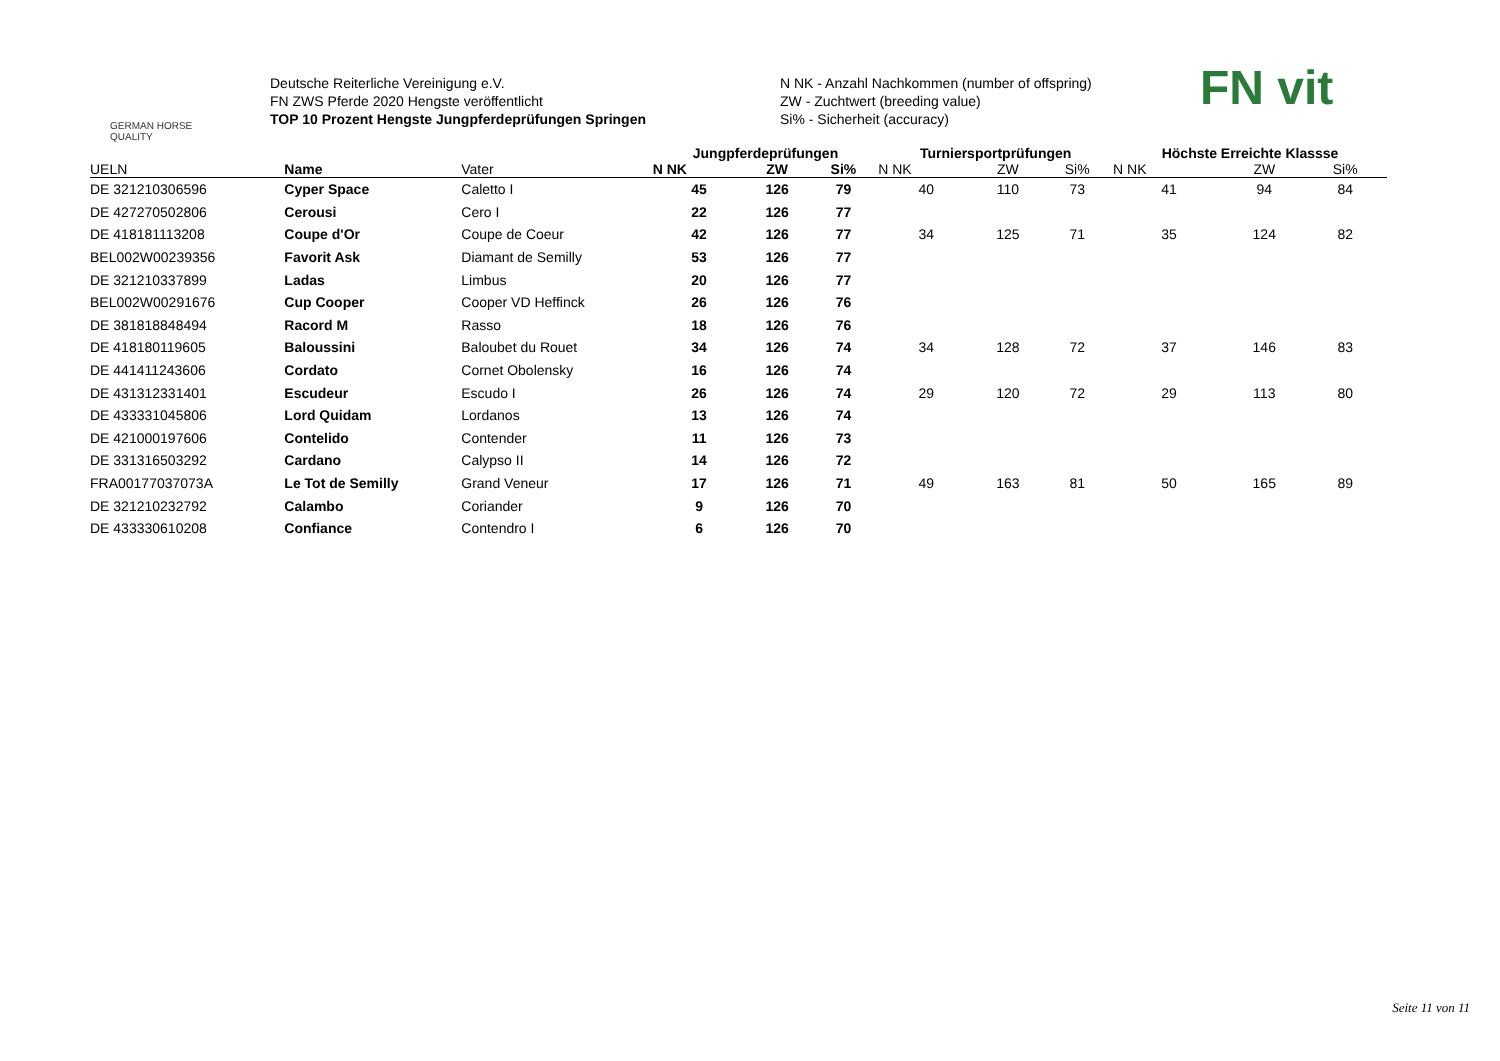GERMAN HORSE
QUALITY
Deutsche Reiterliche Vereinigung e.V.
FN ZWS Pferde 2020 Hengste veröffentlicht
TOP 10 Prozent Hengste Jungpferdeprüfungen Springen
N NK - Anzahl Nachkommen (number of offspring)
ZW - Zuchtwert (breeding value)
Si% - Sicherheit (accuracy)
FN vit
| | | | Jungpferdeprüfungen | | | Turniersportprüfungen | | | Höchste Erreichte Klassse | | |
| --- | --- | --- | --- | --- | --- | --- | --- | --- | --- | --- | --- |
| UELN | Name | Vater | N NK | ZW | Si% | N NK | ZW | Si% | N NK | ZW | Si% |
| DE 321210306596 | Cyper Space | Caletto I | 45 | 126 | 79 | 40 | 110 | 73 | 41 | 94 | 84 |
| DE 427270502806 | Cerousi | Cero I | 22 | 126 | 77 | | | | | | |
| DE 418181113208 | Coupe d'Or | Coupe de Coeur | 42 | 126 | 77 | 34 | 125 | 71 | 35 | 124 | 82 |
| BEL002W00239356 | Favorit Ask | Diamant de Semilly | 53 | 126 | 77 | | | | | | |
| DE 321210337899 | Ladas | Limbus | 20 | 126 | 77 | | | | | | |
| BEL002W00291676 | Cup Cooper | Cooper VD Heffinck | 26 | 126 | 76 | | | | | | |
| DE 381818848494 | Racord M | Rasso | 18 | 126 | 76 | | | | | | |
| DE 418180119605 | Baloussini | Baloubet du Rouet | 34 | 126 | 74 | 34 | 128 | 72 | 37 | 146 | 83 |
| DE 441411243606 | Cordato | Cornet Obolensky | 16 | 126 | 74 | | | | | | |
| DE 431312331401 | Escudeur | Escudo I | 26 | 126 | 74 | 29 | 120 | 72 | 29 | 113 | 80 |
| DE 433331045806 | Lord Quidam | Lordanos | 13 | 126 | 74 | | | | | | |
| DE 421000197606 | Contelido | Contender | 11 | 126 | 73 | | | | | | |
| DE 331316503292 | Cardano | Calypso II | 14 | 126 | 72 | | | | | | |
| FRA00177037073A | Le Tot de Semilly | Grand Veneur | 17 | 126 | 71 | 49 | 163 | 81 | 50 | 165 | 89 |
| DE 321210232792 | Calambo | Coriander | 9 | 126 | 70 | | | | | | |
| DE 433330610208 | Confiance | Contendro I | 6 | 126 | 70 | | | | | | |
Seite 11 von 11